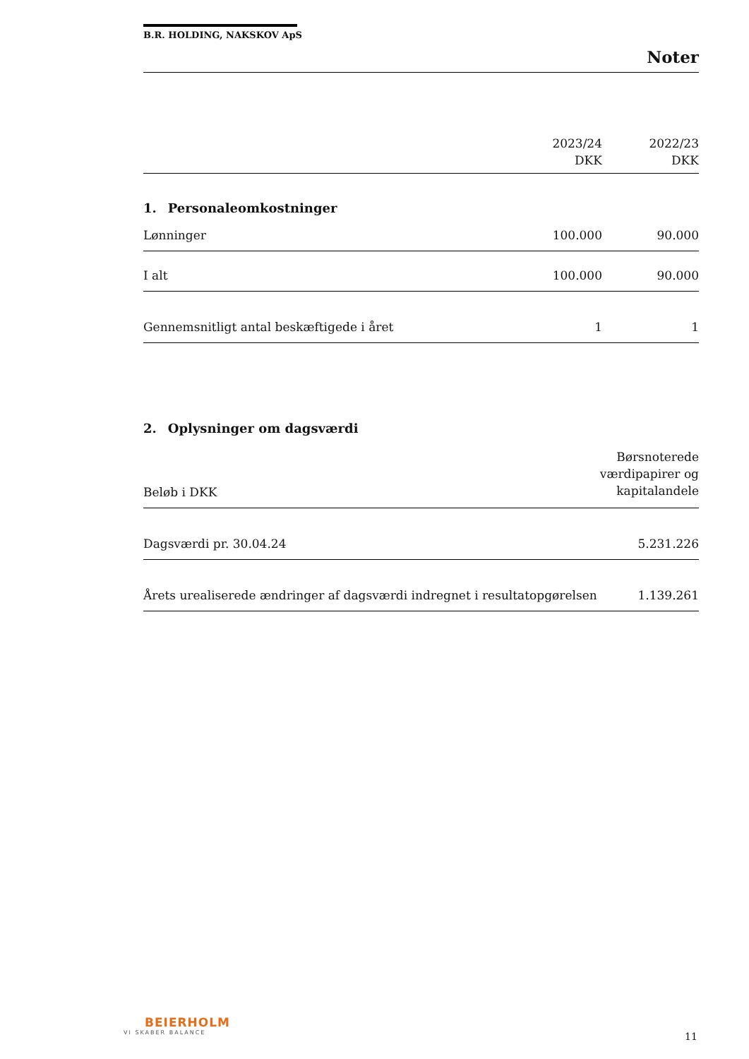B.R. HOLDING, NAKSKOV ApS
Noter
| | 2023/24 DKK | 2022/23 DKK |
1. Personaleomkostninger
| Lønninger | 100.000 | 90.000 |
| I alt | 100.000 | 90.000 |
| Gennemsnitligt antal beskæftigede i året | 1 | 1 |
2. Oplysninger om dagsværdi
| Beløb i DKK | Børsnoterede værdipapirer og kapitalandele |
| Dagsværdi pr. 30.04.24 | 5.231.226 |
| Årets urealiserede ændringer af dagsværdi indregnet i resultatopgørelsen | 1.139.261 |
BEIERHOLM
VI SKABER BALANCE
11